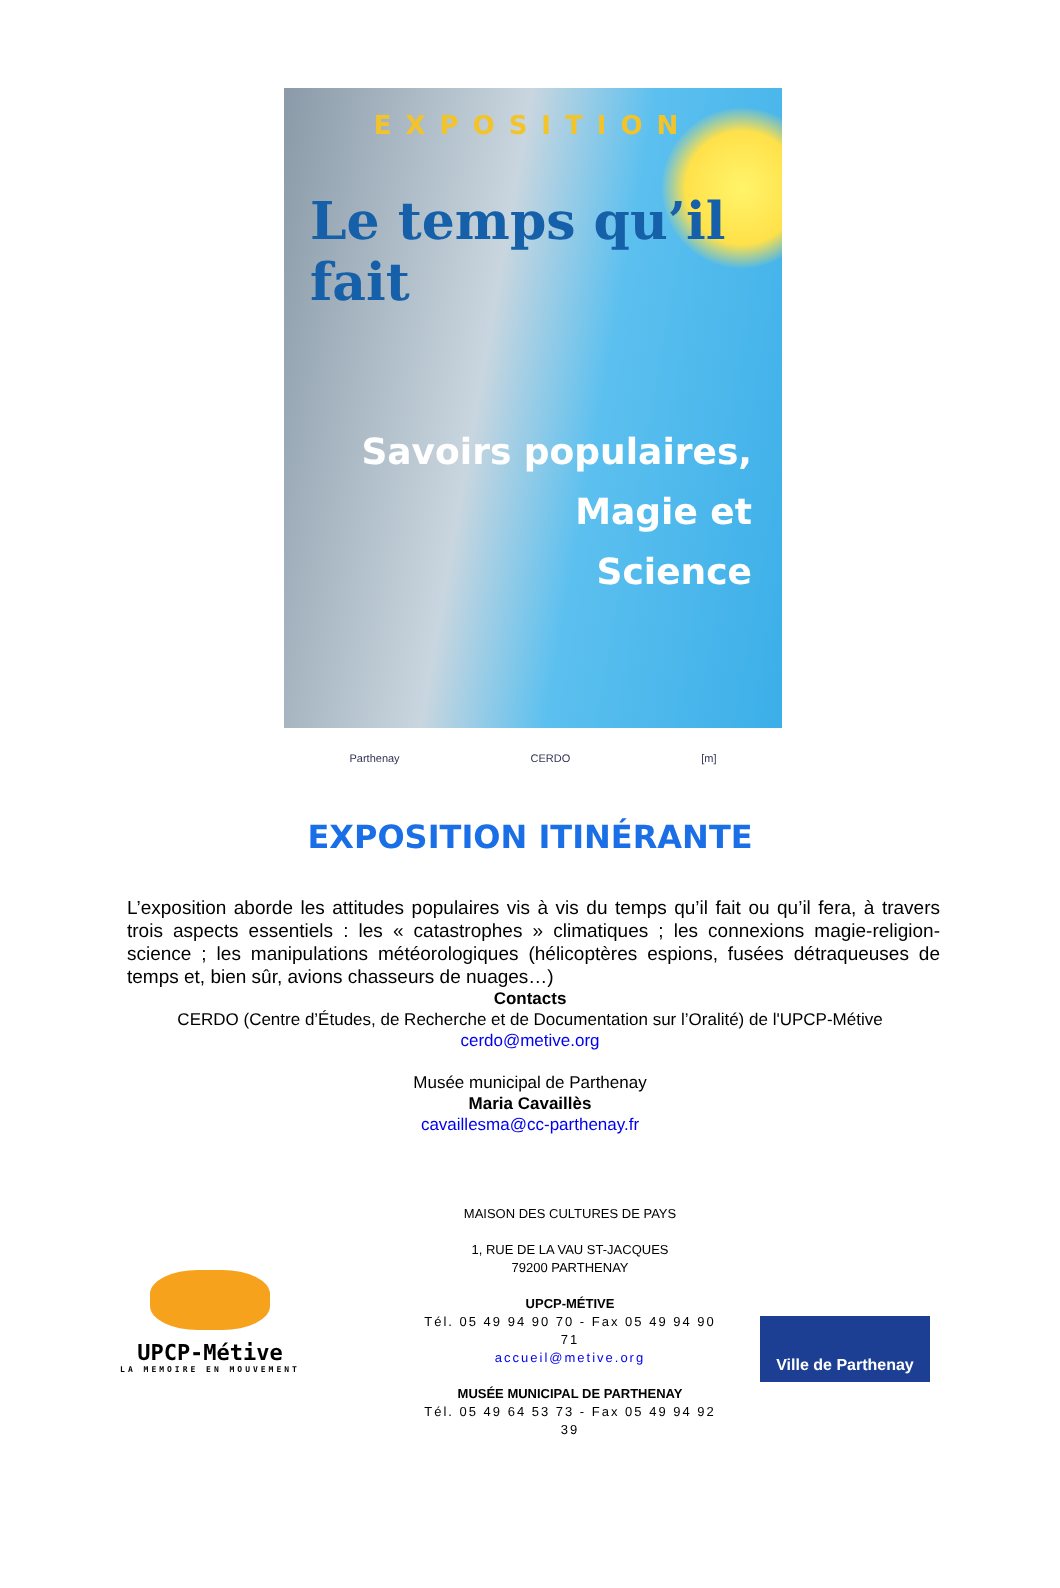EXPOSITION
Le temps qu’il fait
Savoirs populaires,
Magie et
Science
Parthenay CERDO [m]
EXPOSITION ITINÉRANTE
L’exposition aborde les attitudes populaires vis à vis du temps qu’il fait ou qu’il fera, à travers trois aspects essentiels : les « catastrophes » climatiques ; les connexions magie-religion-science ; les manipulations météorologiques (hélicoptères espions, fusées détraqueuses de temps et, bien sûr, avions chasseurs de nuages…)
Contacts
CERDO (Centre d’Études, de Recherche et de Documentation sur l’Oralité) de l'UPCP-Métive
cerdo@metive.org
Musée municipal de Parthenay
Maria Cavaillès
cavaillesma@cc-parthenay.fr
UPCP-Métive
LA MEMOIRE EN MOUVEMENT
MAISON DES CULTURES DE PAYS
1, RUE DE LA VAU ST-JACQUES
79200 PARTHENAY
UPCP-MÉTIVE
Tél. 05 49 94 90 70 - Fax 05 49 94 90 71
accueil@metive.org
MUSÉE MUNICIPAL DE PARTHENAY
Tél. 05 49 64 53 73 - Fax 05 49 94 92 39
Ville de Parthenay